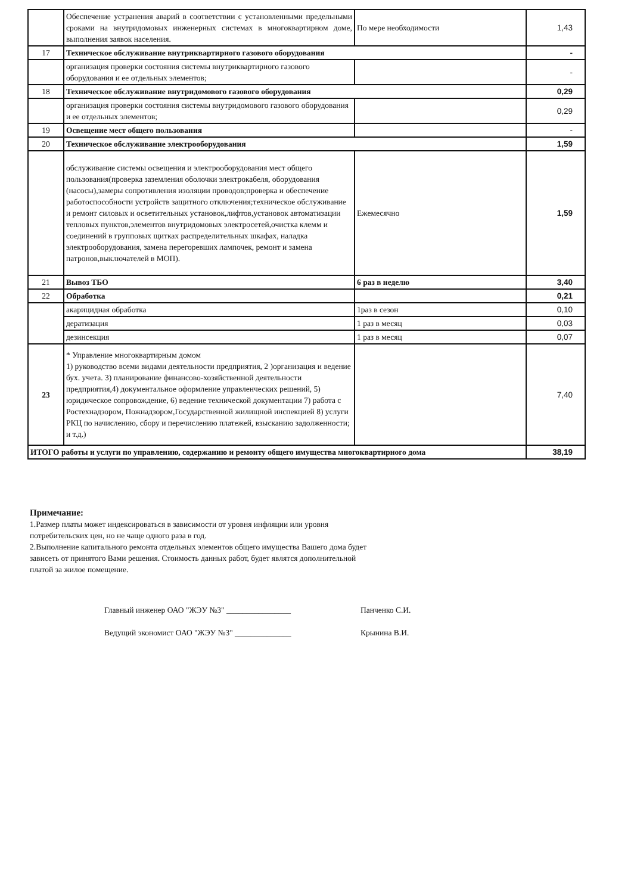| | Обеспечение устранения аварий в соответствии с установленными предельными сроками на внутридомовых инженерных системах в многоквартирном доме, выполнения заявок населения. | По мере необходимости | 1,43 |
| 17 | Техническое обслуживание внутриквартирного газового оборудования | | - |
| | организация проверки состояния системы внутриквартирного газового оборудования и ее отдельных элементов; | | - |
| 18 | Техническое обслуживание внутридомового газового оборудования | | 0,29 |
| | организация проверки состояния системы внутридомового газового оборудования и ее отдельных элементов; | | 0,29 |
| 19 | Освещение мест общего пользования | | - |
| 20 | Техническое обслуживание электрооборудования | | 1,59 |
| | обслуживание системы освещения и электрооборудования мест общего пользования(проверка заземления оболочки электрокабеля, оборудования (насосы),замеры сопротивления изоляции проводов;проверка и обеспечение работоспособности устройств защитного отключения;техническое обслуживание и ремонт силовых и осветительных установок,лифтов,установок автоматизации тепловых пунктов,элементов внутридомовых электросетей,очистка клемм и соединений в групповых щитках распределительных шкафах, наладка электрооборудования, замена перегоревших лампочек, ремонт и замена патронов,выключателей в МОП). | Ежемесячно | 1,59 |
| 21 | Вывоз ТБО | 6 раз в неделю | 3,40 |
| 22 | Обработка | | 0,21 |
| | акарицидная обработка | 1раз в сезон | 0,10 |
| | дератизация | 1 раз в месяц | 0,03 |
| | дезинсекция | 1 раз в месяц | 0,07 |
| 23 | * Управление многоквартирным домом 1) руководство всеми видами деятельности предприятия, 2 )организация и ведение бух. учета. 3) планирование финансово-хозяйственной деятельности предприятия,4) документальное оформление управленческих решений, 5) юридическое сопровождение, 6) ведение технической документации 7) работа с Ростехнадзором, Пожнадзором,Государственной жилищной инспекцией 8) услуги РКЦ по начислению, сбору и перечислению платежей, взысканию задолженности; и т.д.) | | 7,40 |
| ИТОГО работы и услуги по управлению, содержанию и ремонту общего имущества многоквартирного дома | | | 38,19 |
Примечание:
1.Размер платы может индексироваться в зависимости от уровня инфляции или уровня потребительских цен, но не чаще одного раза в год.
2.Выполнение капитального ремонта отдельных элементов общего имущества Вашего дома будет зависеть от принятого Вами решения. Стоимость данных работ, будет являтся дополнительной платой за жилое помещение.
Главный инженер ОАО "ЖЭУ №3" ________________ Панченко С.И.
Ведущий экономист ОАО "ЖЭУ №3" ______________ Крынина В.И.